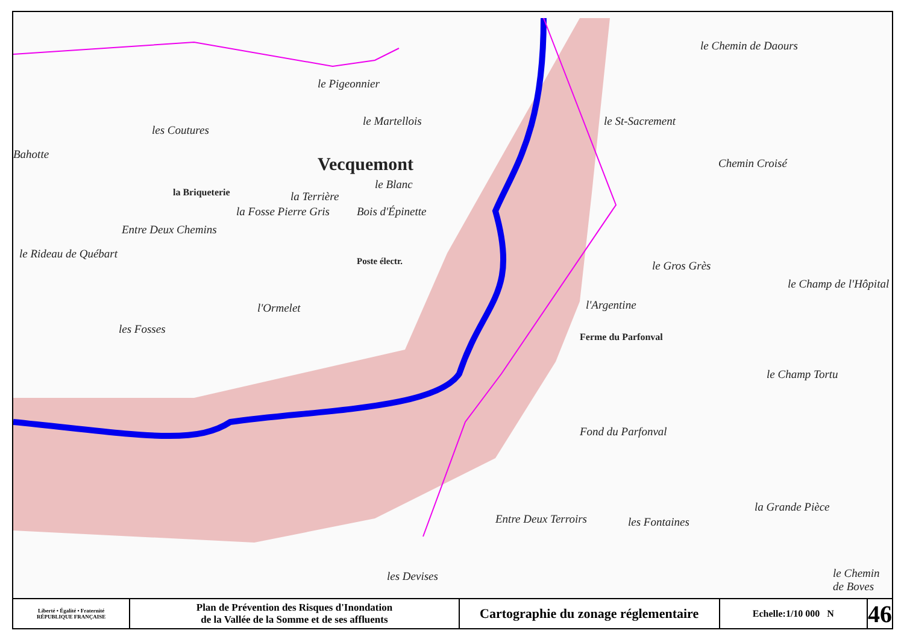le Chemin de Daours
le Pigeonnier
les Coutures
le Martellois le St-Sacrement
Bahotte Vecquemont Chemin Croisé
la Briqueterie
le Blanc
la Terrière
la Fosse Pierre Gris Bois d'Épinette
Entre Deux Chemins
le Rideau de Québart
Poste électr. le Gros Grès
l'Ormelet l'Argentine
le Champ de l'Hôpital
les Fosses
Ferme du Parfonval
le Champ Tortu
Fond du Parfonval
Entre Deux Terroirs les Fontaines
la Grande Pièce
les Devises le Chemin de Boves
Liberté • Égalité • Fraternité
RÉPUBLIQUE FRANÇAISE
Plan de Prévention des Risques d'Inondation
de la Vallée de la Somme et de ses affluents
Cartographie du zonage réglementaire
Echelle:1/10 000 N
46